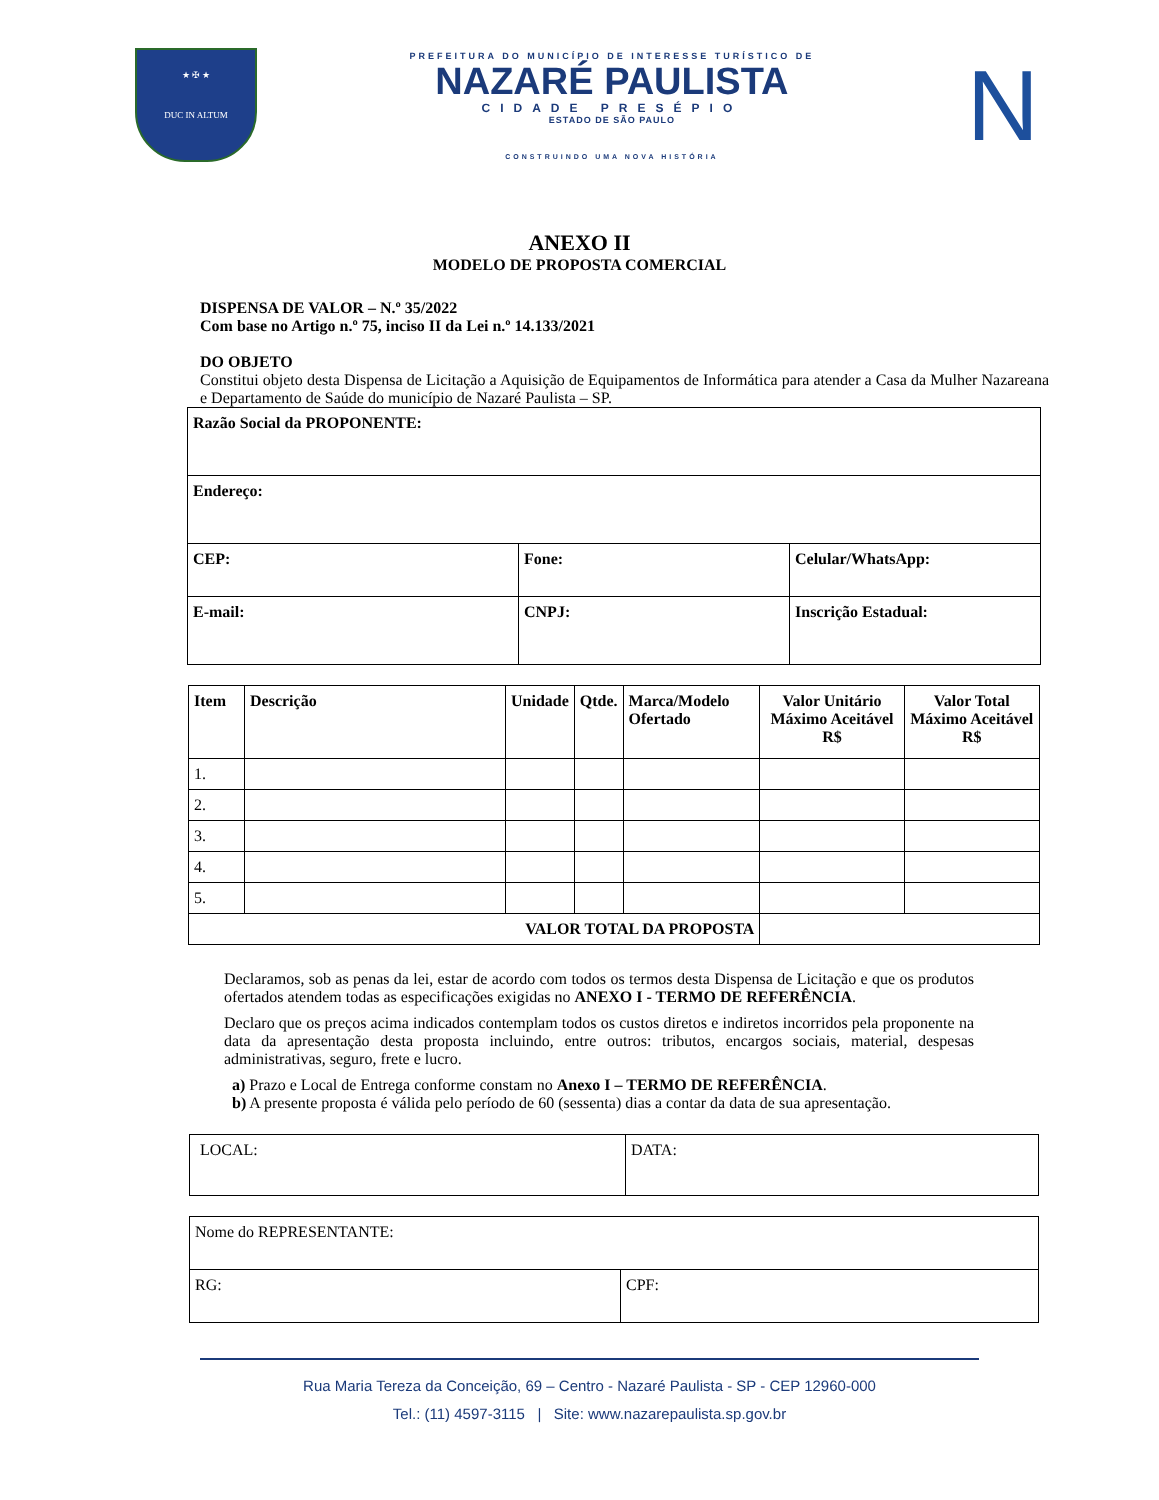★ ✠ ★
DUC IN ALTUM
PREFEITURA DO MUNICÍPIO DE INTERESSE TURÍSTICO DE
NAZARÉ PAULISTA
CIDADE PRESÉPIO
ESTADO DE SÃO PAULO
CONSTRUINDO UMA NOVA HISTÓRIA
N
ANEXO II
MODELO DE PROPOSTA COMERCIAL
DISPENSA DE VALOR – N.º 35/2022
Com base no Artigo n.º 75, inciso II da Lei n.º 14.133/2021
DO OBJETO
Constitui objeto desta Dispensa de Licitação a Aquisição de Equipamentos de Informática para atender a Casa da Mulher Nazareana e Departamento de Saúde do município de Nazaré Paulista – SP.
| Razão Social da PROPONENTE: | | |
| Endereço: | | |
| CEP: | Fone: | Celular/WhatsApp: |
| E-mail: | CNPJ: | Inscrição Estadual: |
| Item | Descrição | Unidade | Qtde. | Marca/Modelo Ofertado | Valor Unitário Máximo Aceitável R$ | Valor Total Máximo Aceitável R$ |
| --- | --- | --- | --- | --- | --- | --- |
| 1. | | | | | | |
| 2. | | | | | | |
| 3. | | | | | | |
| 4. | | | | | | |
| 5. | | | | | | |
| VALOR TOTAL DA PROPOSTA | | | | | | |
Declaramos, sob as penas da lei, estar de acordo com todos os termos desta Dispensa de Licitação e que os produtos ofertados atendem todas as especificações exigidas no ANEXO I - TERMO DE REFERÊNCIA.
Declaro que os preços acima indicados contemplam todos os custos diretos e indiretos incorridos pela proponente na data da apresentação desta proposta incluindo, entre outros: tributos, encargos sociais, material, despesas administrativas, seguro, frete e lucro.
a) Prazo e Local de Entrega conforme constam no Anexo I – TERMO DE REFERÊNCIA.
b) A presente proposta é válida pelo período de 60 (sessenta) dias a contar da data de sua apresentação.
| LOCAL: | DATA: |
| Nome do REPRESENTANTE: | |
| RG: | CPF: |
Rua Maria Tereza da Conceição, 69 – Centro - Nazaré Paulista - SP - CEP 12960-000
Tel.: (11) 4597-3115 | Site: www.nazarepaulista.sp.gov.br